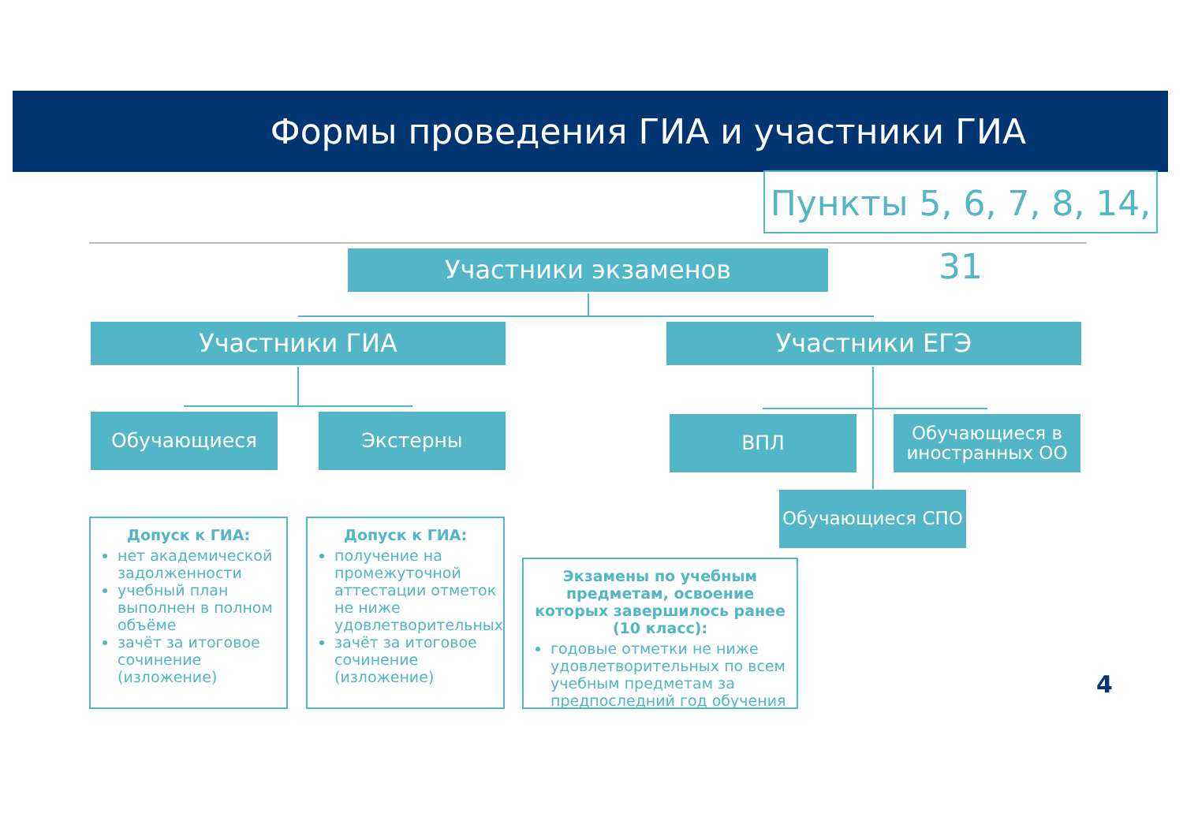Формы проведения ГИА и участники ГИА
Пункты 5, 6, 7, 8, 14, 31
Участники экзаменов
Участники ГИА Участники ЕГЭ
Обучающиеся Экстерны ВПЛ
Обучающиеся в иностранных ОО
Обучающиеся СПО
Допуск к ГИА:
нет академической задолженности
учебный план выполнен в полном объёме
зачёт за итоговое сочинение (изложение)
Допуск к ГИА:
получение на промежуточной аттестации отметок не ниже удовлетворительных
зачёт за итоговое сочинение (изложение)
Экзамены по учебным предметам, освоение которых завершилось ранее (10 класс):
годовые отметки не ниже удовлетворительных по всем учебным предметам за предпоследний год обучения
4